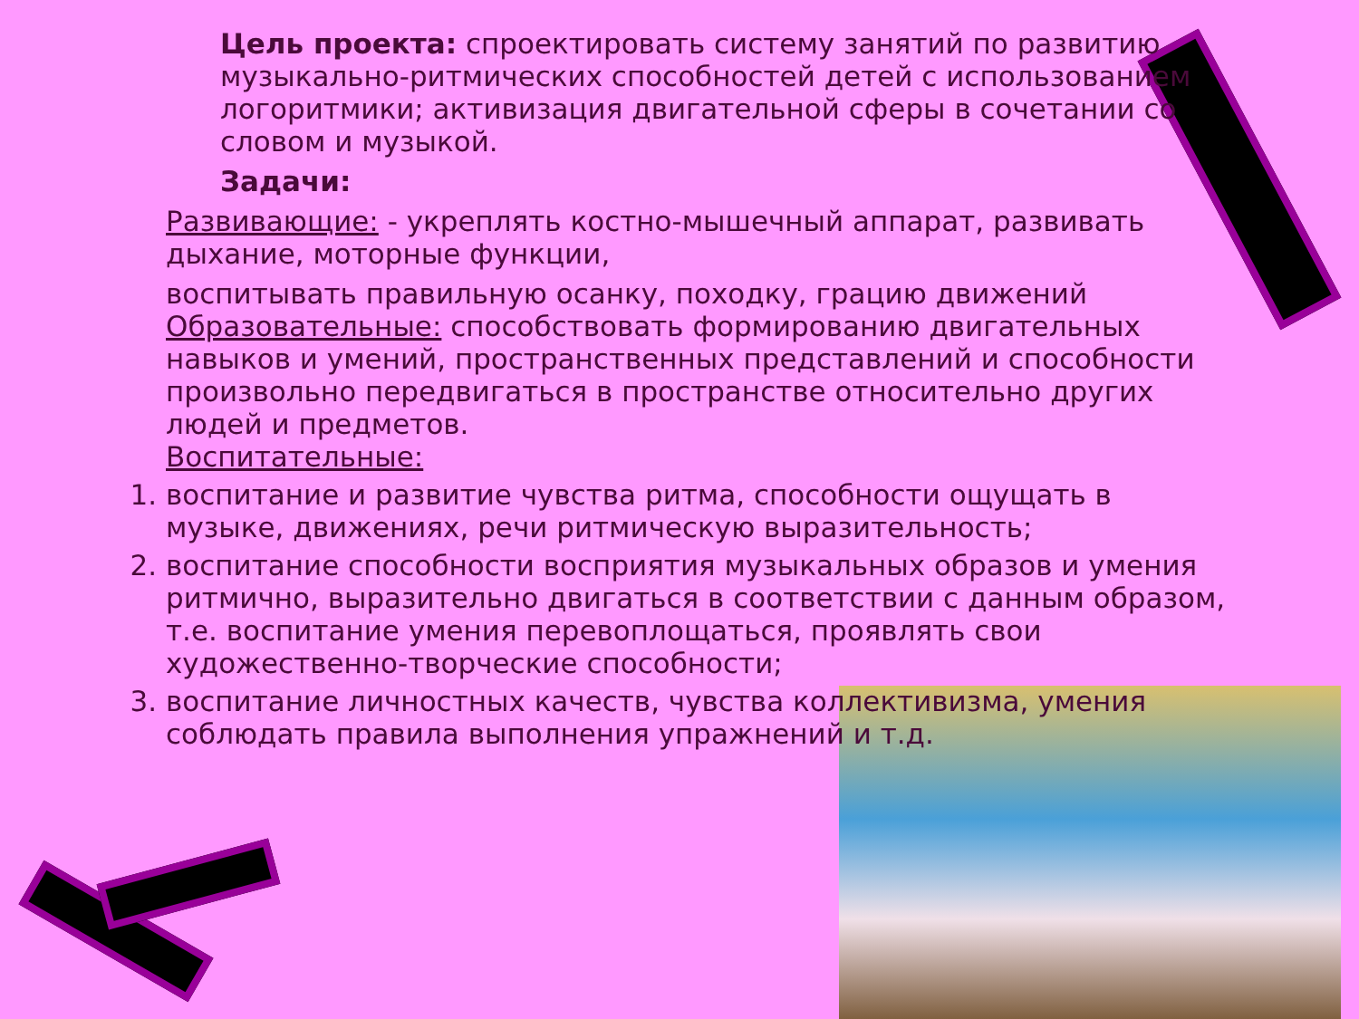Цель проекта: спроектировать систему занятий по развитию музыкально-ритмических способностей детей с использованием логоритмики; активизация двигательной сферы в сочетании со словом и музыкой.
Задачи:
Развивающие: - укреплять костно-мышечный аппарат, развивать дыхание, моторные функции,
воспитывать правильную осанку, походку, грацию движений
Образовательные: способствовать формированию двигательных навыков и умений, пространственных представлений и способности произвольно передвигаться в пространстве относительно других людей и предметов.
Воспитательные:
1. воспитание и развитие чувства ритма, способности ощущать в музыке, движениях, речи ритмическую выразительность;
2. воспитание способности восприятия музыкальных образов и умения ритмично, выразительно двигаться в соответствии с данным образом, т.е. воспитание умения перевоплощаться, проявлять свои художественно-творческие способности;
3. воспитание личностных качеств, чувства коллективизма, умения соблюдать правила выполнения упражнений и т.д.